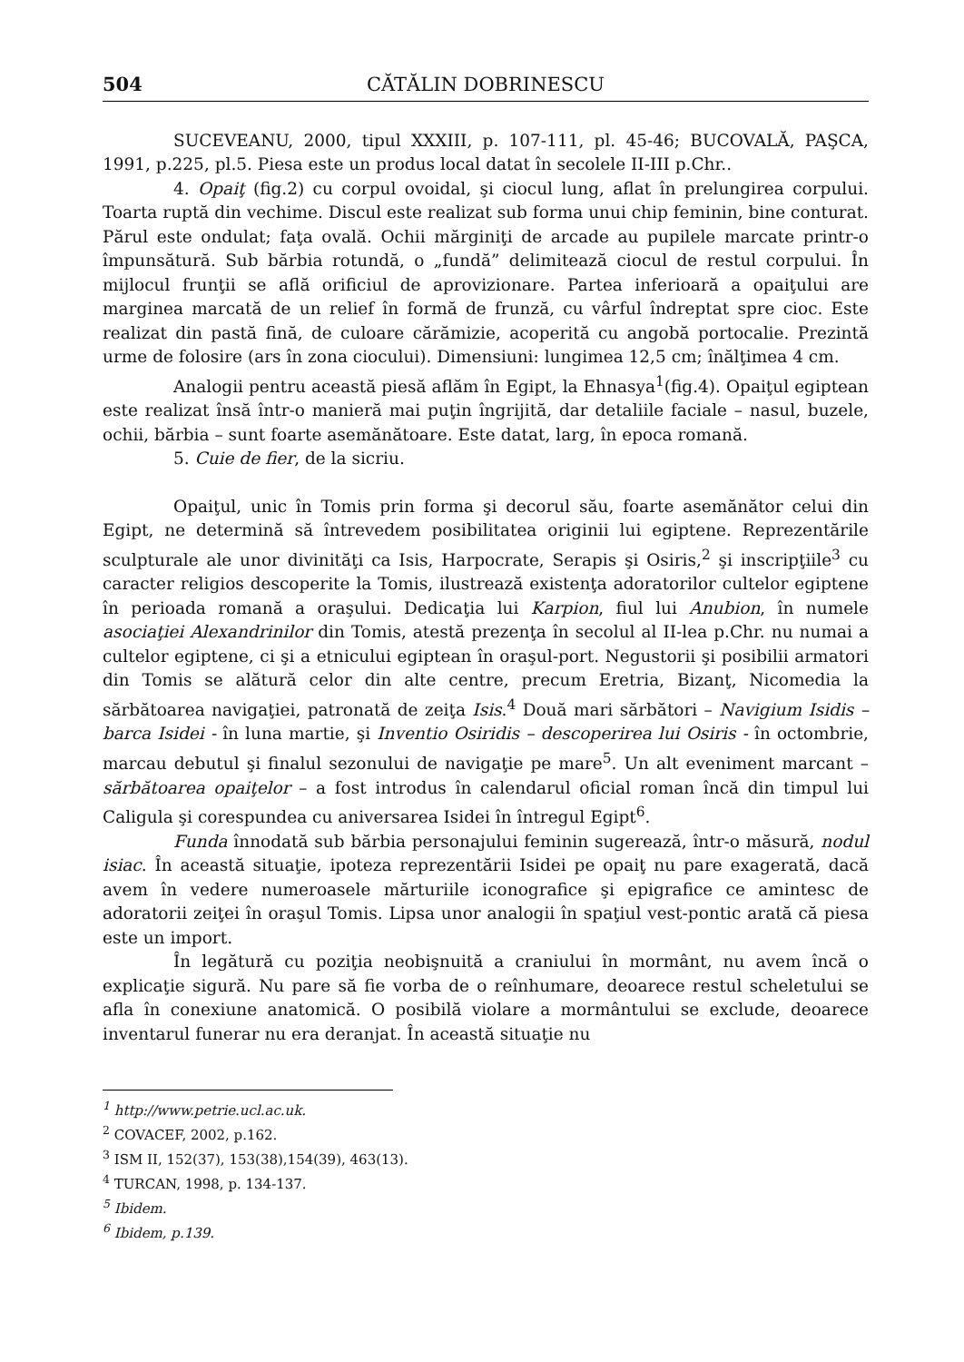504 CĂTĂLIN DOBRINESCU
SUCEVEANU, 2000, tipul XXXIII, p. 107-111, pl. 45-46; BUCOVALĂ, PAŞCA, 1991, p.225, pl.5. Piesa este un produs local datat în secolele II-III p.Chr..
4. Opaiţ (fig.2) cu corpul ovoidal, şi ciocul lung, aflat în prelungirea corpului. Toarta ruptă din vechime. Discul este realizat sub forma unui chip feminin, bine conturat. Părul este ondulat; faţa ovală. Ochii mărginiţi de arcade au pupilele marcate printr-o împunsătură. Sub bărbia rotundă, o „fundă” delimitează ciocul de restul corpului. În mijlocul frunţii se află orificiul de aprovizionare. Partea inferioară a opaiţului are marginea marcată de un relief în formă de frunză, cu vârful îndreptat spre cioc. Este realizat din pastă fină, de culoare cărămizie, acoperită cu angobă portocalie. Prezintă urme de folosire (ars în zona ciocului). Dimensiuni: lungimea 12,5 cm; înălţimea 4 cm.
Analogii pentru această piesă aflăm în Egipt, la Ehnasya<sup>1</sup>(fig.4). Opaiţul egiptean este realizat însă într-o manieră mai puţin îngrijită, dar detaliile faciale – nasul, buzele, ochii, bărbia – sunt foarte asemănătoare. Este datat, larg, în epoca romană.
5. Cuie de fier, de la sicriu.
Opaiţul, unic în Tomis prin forma şi decorul său, foarte asemănător celui din Egipt, ne determină să întrevedem posibilitatea originii lui egiptene. Reprezentările sculpturale ale unor divinităţi ca Isis, Harpocrate, Serapis şi Osiris,<sup>2</sup> şi inscripţiile<sup>3</sup> cu caracter religios descoperite la Tomis, ilustrează existenţa adoratorilor cultelor egiptene în perioada romană a oraşului. Dedicaţia lui Karpion, fiul lui Anubion, în numele asociaţiei Alexandrinilor din Tomis, atestă prezenţa în secolul al II-lea p.Chr. nu numai a cultelor egiptene, ci şi a etnicului egiptean în oraşul-port. Negustorii şi posibilii armatori din Tomis se alătură celor din alte centre, precum Eretria, Bizanţ, Nicomedia la sărbătoarea navigaţiei, patronată de zeiţa Isis.<sup>4</sup> Două mari sărbători – Navigium Isidis – barca Isidei - în luna martie, şi Inventio Osiridis – descoperirea lui Osiris - în octombrie, marcau debutul şi finalul sezonului de navigaţie pe mare<sup>5</sup>. Un alt eveniment marcant – sărbătoarea opaiţelor – a fost introdus în calendarul oficial roman încă din timpul lui Caligula şi corespundea cu aniversarea Isidei în întregul Egipt<sup>6</sup>.
Funda înnodată sub bărbia personajului feminin sugerează, într-o măsură, nodul isiac. În această situaţie, ipoteza reprezentării Isidei pe opaiţ nu pare exagerată, dacă avem în vedere numeroasele mărturiile iconografice şi epigrafice ce amintesc de adoratorii zeiţei în oraşul Tomis. Lipsa unor analogii în spaţiul vest-pontic arată că piesa este un import.
În legătură cu poziţia neobişnuită a craniului în mormânt, nu avem încă o explicaţie sigură. Nu pare să fie vorba de o reînhumare, deoarece restul scheletului se afla în conexiune anatomică. O posibilă violare a mormântului se exclude, deoarece inventarul funerar nu era deranjat. În această situaţie nu
<sup>1</sup> http://www.petrie.ucl.ac.uk.
<sup>2</sup> COVACEF, 2002, p.162.
<sup>3</sup> ISM II, 152(37), 153(38),154(39), 463(13).
<sup>4</sup> TURCAN, 1998, p. 134-137.
<sup>5</sup> Ibidem.
<sup>6</sup> Ibidem, p.139.